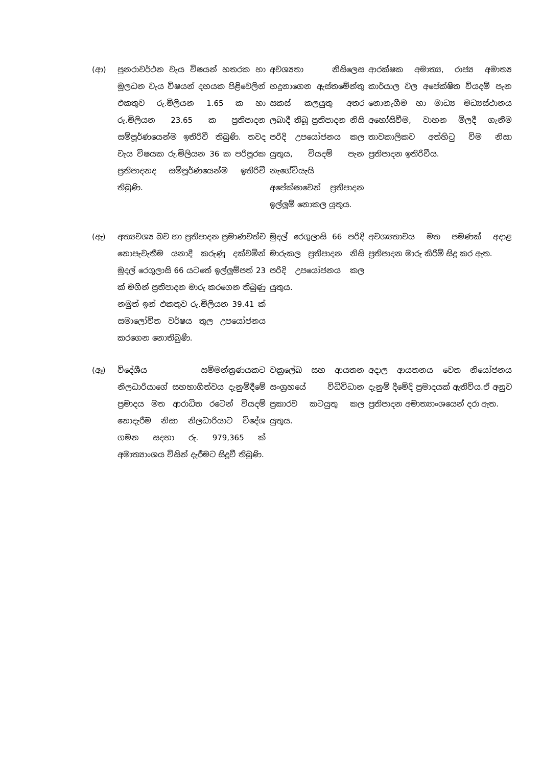| (ආ) | පුනරාවර්ථන වැය විෂයන් හතරක හා මූලධන වැය විෂයන් දහයක පිළිවෙලින් එකතුව රු.මිලියන 1.65 ක හා රු.මිලියන 23.65 ක ප්‍රතිපාදන සම්පූර්ණයෙන්ම ඉතිරිවී තිබුණි. තවද වැය විෂයක රු.මිලියන 36 ක පරිපූරක ප්‍රතිපාදනද සම්පූර්ණයෙන්ම ඉතිරිවී තිබුණි. | අවශ්‍යතා නිසිලෙස හදුනාගෙන ඇස්තමේන්තු සකස් කලයුතු අතර ලබාදී තිබූ ප්‍රතිපාදන නිසි පරිදි උපයෝජනය කල යුතුය, වියදම් පැන නැගේවියැයි අපේක්ෂාවෙන් ප්‍රතිපාදන ඉල්ලුම් නොකල යුතුය. | ආරක්ෂක අමාත්‍ය, රාජ්‍ය අමාත්‍ය කාර්යාල වල අපේක්ෂිත වියදම් පැන නොනැගීම හා මාධ්‍ය මධ්‍යස්ථානය අහෝසිවීම, වාහන මිලදී ගැනීම තාවකාලිකව අත්හිටු විම නිසා ප්‍රතිපාදන ඉතිරිවීය. |
| (ඇ) | අත්‍යවශ්‍ය බව හා ප්‍රතිපාදන ප්‍රමාණවත්ව නොපැවැතීම යනාදී කරුණු දක්වමින් මුදල් රෙගුලාසි 66 යටතේ ඉල්ලුම්පත් 23 ක් මගින් ප්‍රතිපාදන මාරු කරගෙන තිබුණු නමුත් ඉන් එකතුව රු.මිලියන 39.41 ක් සමාලෝචිත වර්ෂය තුල උපයෝජනය කරගෙන නොතිබුණි. | මුදල් රෙගුලාසි 66 පරිදි මාරුකල ප්‍රතිපාදන නිසි පරිදි උපයෝජනය කල යුතුය. | අවශ්‍යතාවය මත පමණක් අදාළ ප්‍රතිපාදන මාරු කිරීම් සිදු කර ඇත. |
| (ඈ) | විදේශීය සම්මන්ත්‍රණයකට නිලධාරියාගේ සහභාගිත්වය දැනුම්දීමේ ප්‍රමාදය මත ආරාධිත රටෙන් වියදම් නොදැරීම නිසා නිලධාරියාට විදේශ ගමන සදහා රු. 979,365 ක් අමාත්‍යාංශය විසින් දැරීමට සිදුවී තිබුණි. | චක්‍රලේඛ සහ ආයතන සංග්‍රහයේ විධිවිධාන ප්‍රකාරව කටයුතු කල යුතුය. | අදාල ආයතනය වෙත නියෝජනය දැනුම් දීමේදි ප්‍රමාදයක් ඇතිවිය.ඒ අනුව ප්‍රතිපාදන අමාත්‍යාංශයෙන් දරා ඇත. |